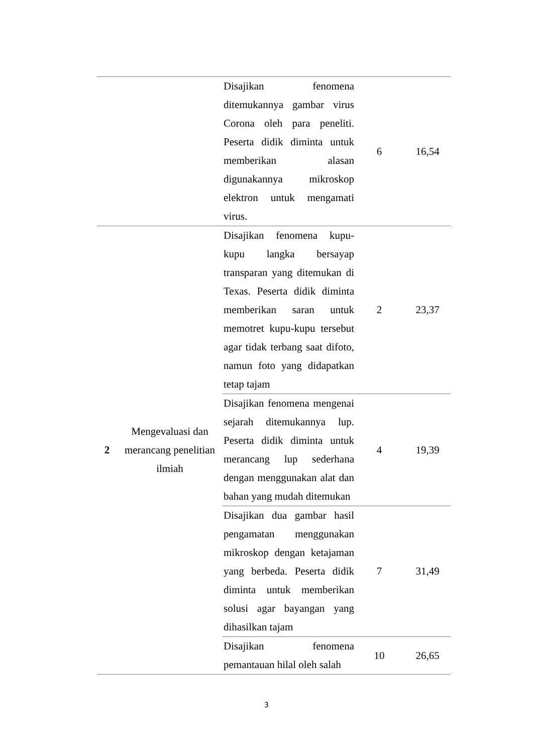| | | Disajikan fenomena ditemukannya gambar virus Corona oleh para peneliti. Peserta didik diminta untuk memberikan alasan digunakannya mikroskop elektron untuk mengamati virus. | 6 | 16,54 |
| 2 | Mengevaluasi dan merancang penelitian ilmiah | Disajikan fenomena kupu-kupu langka bersayap transparan yang ditemukan di Texas. Peserta didik diminta memberikan saran untuk memotret kupu-kupu tersebut agar tidak terbang saat difoto, namun foto yang didapatkan tetap tajam | 2 | 23,37 |
| | | Disajikan fenomena mengenai sejarah ditemukannya lup. Peserta didik diminta untuk merancang lup sederhana dengan menggunakan alat dan bahan yang mudah ditemukan | 4 | 19,39 |
| | | Disajikan dua gambar hasil pengamatan menggunakan mikroskop dengan ketajaman yang berbeda. Peserta didik diminta untuk memberikan solusi agar bayangan yang dihasilkan tajam | 7 | 31,49 |
| | | Disajikan fenomena pemantauan hilal oleh salah | 10 | 26,65 |
3